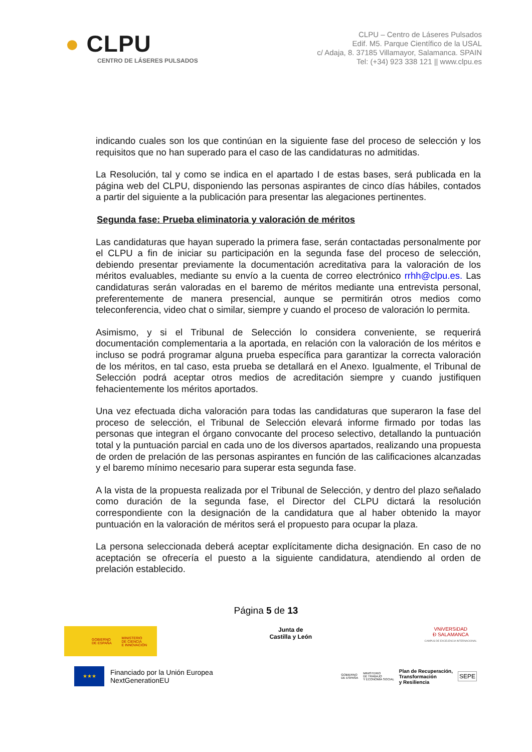● CLPU
CENTRO DE LÁSERES PULSADOS
CLPU – Centro de Láseres Pulsados
Edif. M5. Parque Científico de la USAL
c/ Adaja, 8. 37185 Villamayor, Salamanca. SPAIN
Tel: (+34) 923 338 121 || www.clpu.es
indicando cuales son los que continúan en la siguiente fase del proceso de selección y los requisitos que no han superado para el caso de las candidaturas no admitidas.
La Resolución, tal y como se indica en el apartado I de estas bases, será publicada en la página web del CLPU, disponiendo las personas aspirantes de cinco días hábiles, contados a partir del siguiente a la publicación para presentar las alegaciones pertinentes.
Segunda fase: Prueba eliminatoria y valoración de méritos
Las candidaturas que hayan superado la primera fase, serán contactadas personalmente por el CLPU a fin de iniciar su participación en la segunda fase del proceso de selección, debiendo presentar previamente la documentación acreditativa para la valoración de los méritos evaluables, mediante su envío a la cuenta de correo electrónico rrhh@clpu.es. Las candidaturas serán valoradas en el baremo de méritos mediante una entrevista personal, preferentemente de manera presencial, aunque se permitirán otros medios como teleconferencia, video chat o similar, siempre y cuando el proceso de valoración lo permita.
Asimismo, y si el Tribunal de Selección lo considera conveniente, se requerirá documentación complementaria a la aportada, en relación con la valoración de los méritos e incluso se podrá programar alguna prueba específica para garantizar la correcta valoración de los méritos, en tal caso, esta prueba se detallará en el Anexo. Igualmente, el Tribunal de Selección podrá aceptar otros medios de acreditación siempre y cuando justifiquen fehacientemente los méritos aportados.
Una vez efectuada dicha valoración para todas las candidaturas que superaron la fase del proceso de selección, el Tribunal de Selección elevará informe firmado por todas las personas que integran el órgano convocante del proceso selectivo, detallando la puntuación total y la puntuación parcial en cada uno de los diversos apartados, realizando una propuesta de orden de prelación de las personas aspirantes en función de las calificaciones alcanzadas y el baremo mínimo necesario para superar esta segunda fase.
A la vista de la propuesta realizada por el Tribunal de Selección, y dentro del plazo señalado como duración de la segunda fase, el Director del CLPU dictará la resolución correspondiente con la designación de la candidatura que al haber obtenido la mayor puntuación en la valoración de méritos será el propuesto para ocupar la plaza.
La persona seleccionada deberá aceptar explícitamente dicha designación. En caso de no aceptación se ofrecería el puesto a la siguiente candidatura, atendiendo al orden de prelación establecido.
Página 5 de 13
GOBIERNO
DE ESPAÑA MINISTERIO
DE CIENCIA
E INNOVACIÓN
Junta de
Castilla y León
VNiVERSiDAD
Ð SALAMANCA
CAMPUS DE EXCELENCIA INTERNACIONAL
★★★
Financiado por la Unión Europea
NextGenerationEU
GOBIERNO
DE ESPAÑA MINISTERIO
DE TRABAJO
Y ECONOMÍA SOCIAL Plan de Recuperación,
Transformación
y Resiliencia SEPE